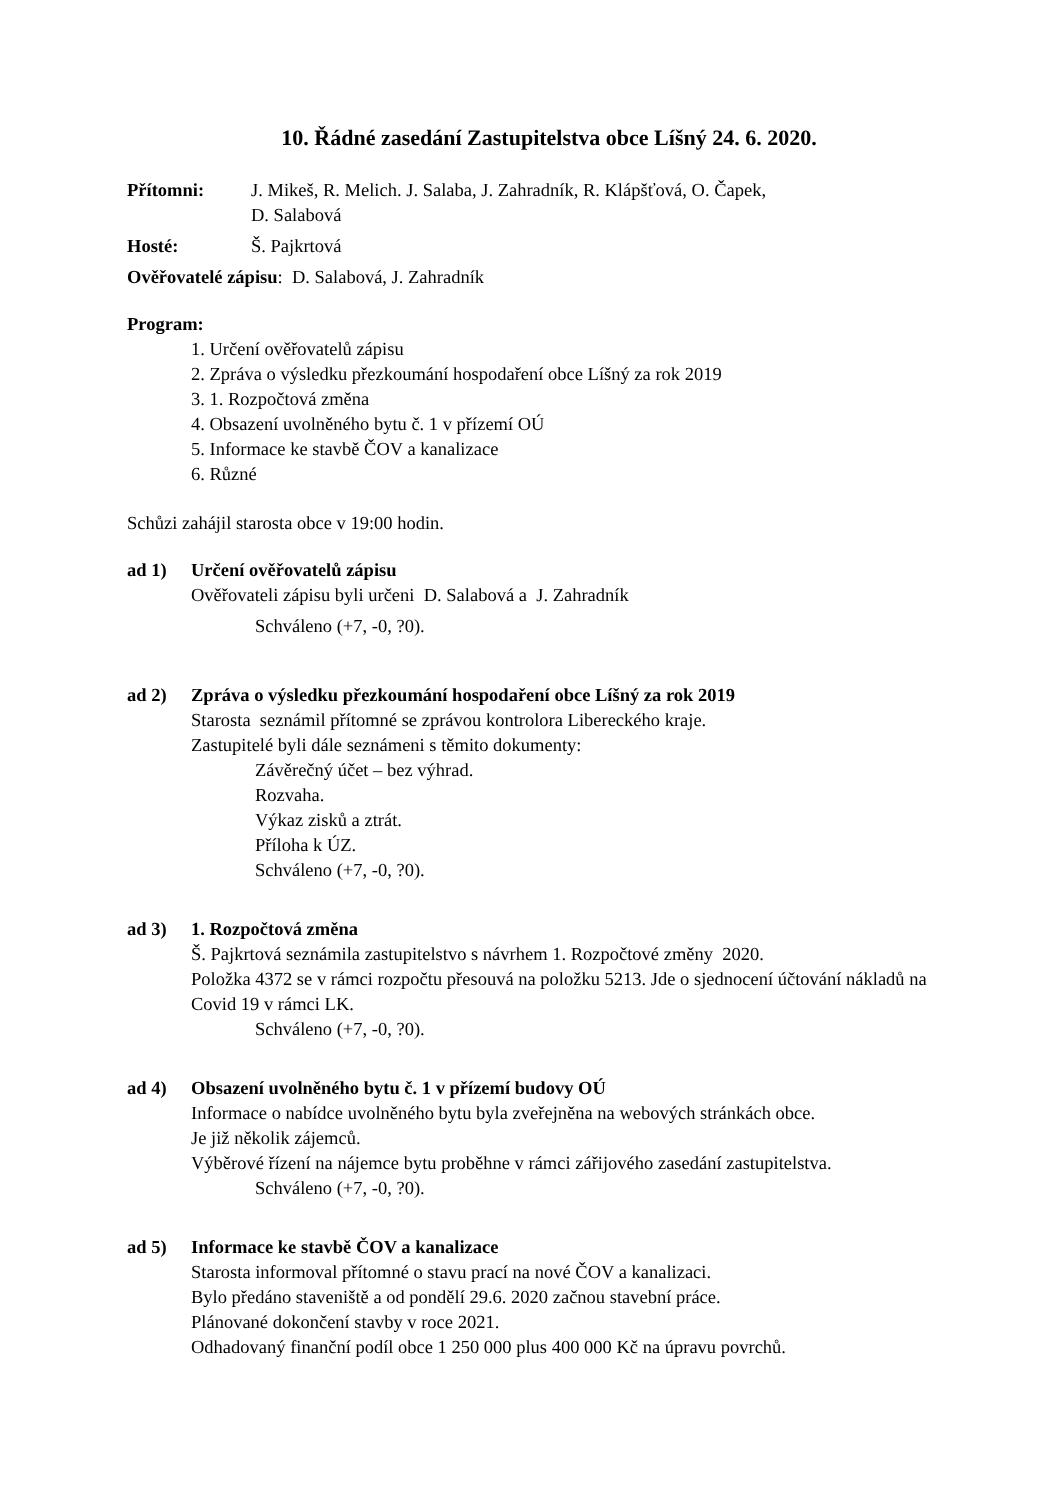10. Řádné zasedání Zastupitelstva obce Líšný 24. 6. 2020.
Přítomni: J. Mikeš, R. Melich. J. Salaba, J. Zahradník, R. Klápšťová, O. Čapek,
D. Salabová
Hosté: Š. Pajkrtová
Ověřovatelé zápisu: D. Salabová, J. Zahradník
Program:
1. Určení ověřovatelů zápisu
2. Zpráva o výsledku přezkoumání hospodaření obce Líšný za rok 2019
3. 1. Rozpočtová změna
4. Obsazení uvolněného bytu č. 1 v přízemí OÚ
5. Informace ke stavbě ČOV a kanalizace
6. Různé
Schůzi zahájil starosta obce v 19:00 hodin.
ad 1) Určení ověřovatelů zápisu
Ověřovateli zápisu byli určeni D. Salabová a J. Zahradník
Schváleno (+7, -0, ?0).
ad 2) Zpráva o výsledku přezkoumání hospodaření obce Líšný za rok 2019
Starosta seznámil přítomné se zprávou kontrolora Libereckého kraje.
Zastupitelé byli dále seznámeni s těmito dokumenty:
Závěrečný účet – bez výhrad.
Rozvaha.
Výkaz zisků a ztrát.
Příloha k ÚZ.
Schváleno (+7, -0, ?0).
ad 3) 1. Rozpočtová změna
Š. Pajkrtová seznámila zastupitelstvo s návrhem 1. Rozpočtové změny 2020.
Položka 4372 se v rámci rozpočtu přesouvá na položku 5213. Jde o sjednocení účtování nákladů na Covid 19 v rámci LK.
Schváleno (+7, -0, ?0).
ad 4) Obsazení uvolněného bytu č. 1 v přízemí budovy OÚ
Informace o nabídce uvolněného bytu byla zveřejněna na webových stránkách obce.
Je již několik zájemců.
Výběrové řízení na nájemce bytu proběhne v rámci zářijového zasedání zastupitelstva.
Schváleno (+7, -0, ?0).
ad 5) Informace ke stavbě ČOV a kanalizace
Starosta informoval přítomné o stavu prací na nové ČOV a kanalizaci.
Bylo předáno staveniště a od pondělí 29.6. 2020 začnou stavební práce.
Plánované dokončení stavby v roce 2021.
Odhadovaný finanční podíl obce 1 250 000 plus 400 000 Kč na úpravu povrchů.